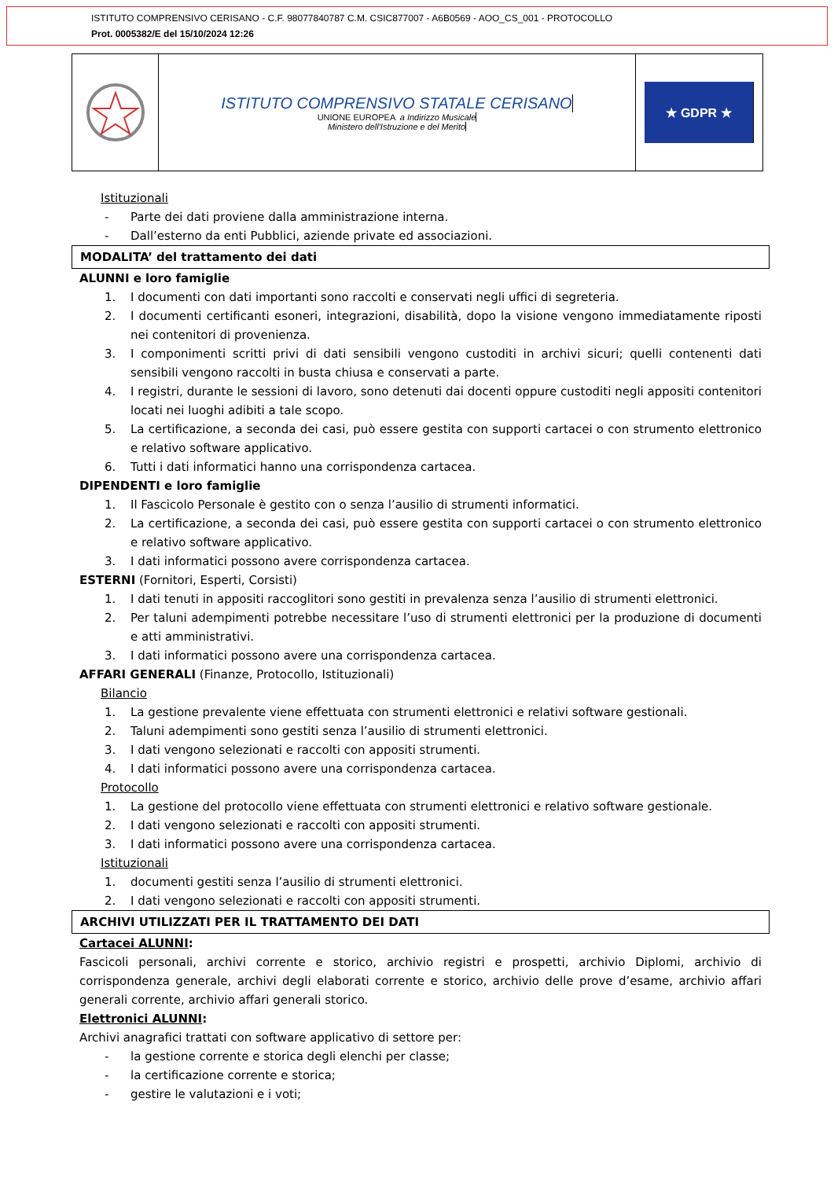ISTITUTO COMPRENSIVO CERISANO - C.F. 98077840787 C.M. CSIC877007 - A6B0569 - AOO_CS_001 - PROTOCOLLO
Prot. 0005382/E del 15/10/2024 12:26
ISTITUTO COMPRENSIVO STATALE CERISANO
UNIONE EUROPEA a Indirizzo Musicale
Ministero dell'Istruzione e del Merito
★ GDPR ★
Istituzionali
- Parte dei dati proviene dalla amministrazione interna.
- Dall’esterno da enti Pubblici, aziende private ed associazioni.
MODALITA’ del trattamento dei dati
ALUNNI e loro famiglie
1. I documenti con dati importanti sono raccolti e conservati negli uffici di segreteria.
2. I documenti certificanti esoneri, integrazioni, disabilità, dopo la visione vengono immediatamente riposti nei contenitori di provenienza.
3. I componimenti scritti privi di dati sensibili vengono custoditi in archivi sicuri; quelli contenenti dati sensibili vengono raccolti in busta chiusa e conservati a parte.
4. I registri, durante le sessioni di lavoro, sono detenuti dai docenti oppure custoditi negli appositi contenitori locati nei luoghi adibiti a tale scopo.
5. La certificazione, a seconda dei casi, può essere gestita con supporti cartacei o con strumento elettronico e relativo software applicativo.
6. Tutti i dati informatici hanno una corrispondenza cartacea.
DIPENDENTI e loro famiglie
1. Il Fascicolo Personale è gestito con o senza l’ausilio di strumenti informatici.
2. La certificazione, a seconda dei casi, può essere gestita con supporti cartacei o con strumento elettronico e relativo software applicativo.
3. I dati informatici possono avere corrispondenza cartacea.
ESTERNI (Fornitori, Esperti, Corsisti)
1. I dati tenuti in appositi raccoglitori sono gestiti in prevalenza senza l’ausilio di strumenti elettronici.
2. Per taluni adempimenti potrebbe necessitare l’uso di strumenti elettronici per la produzione di documenti e atti amministrativi.
3. I dati informatici possono avere una corrispondenza cartacea.
AFFARI GENERALI (Finanze, Protocollo, Istituzionali)
Bilancio
1. La gestione prevalente viene effettuata con strumenti elettronici e relativi software gestionali.
2. Taluni adempimenti sono gestiti senza l’ausilio di strumenti elettronici.
3. I dati vengono selezionati e raccolti con appositi strumenti.
4. I dati informatici possono avere una corrispondenza cartacea.
Protocollo
1. La gestione del protocollo viene effettuata con strumenti elettronici e relativo software gestionale.
2. I dati vengono selezionati e raccolti con appositi strumenti.
3. I dati informatici possono avere una corrispondenza cartacea.
Istituzionali
1. documenti gestiti senza l’ausilio di strumenti elettronici.
2. I dati vengono selezionati e raccolti con appositi strumenti.
ARCHIVI UTILIZZATI PER IL TRATTAMENTO DEI DATI
Cartacei ALUNNI:
Fascicoli personali, archivi corrente e storico, archivio registri e prospetti, archivio Diplomi, archivio di corrispondenza generale, archivi degli elaborati corrente e storico, archivio delle prove d’esame, archivio affari generali corrente, archivio affari generali storico.
Elettronici ALUNNI:
Archivi anagrafici trattati con software applicativo di settore per:
- la gestione corrente e storica degli elenchi per classe;
- la certificazione corrente e storica;
- gestire le valutazioni e i voti;